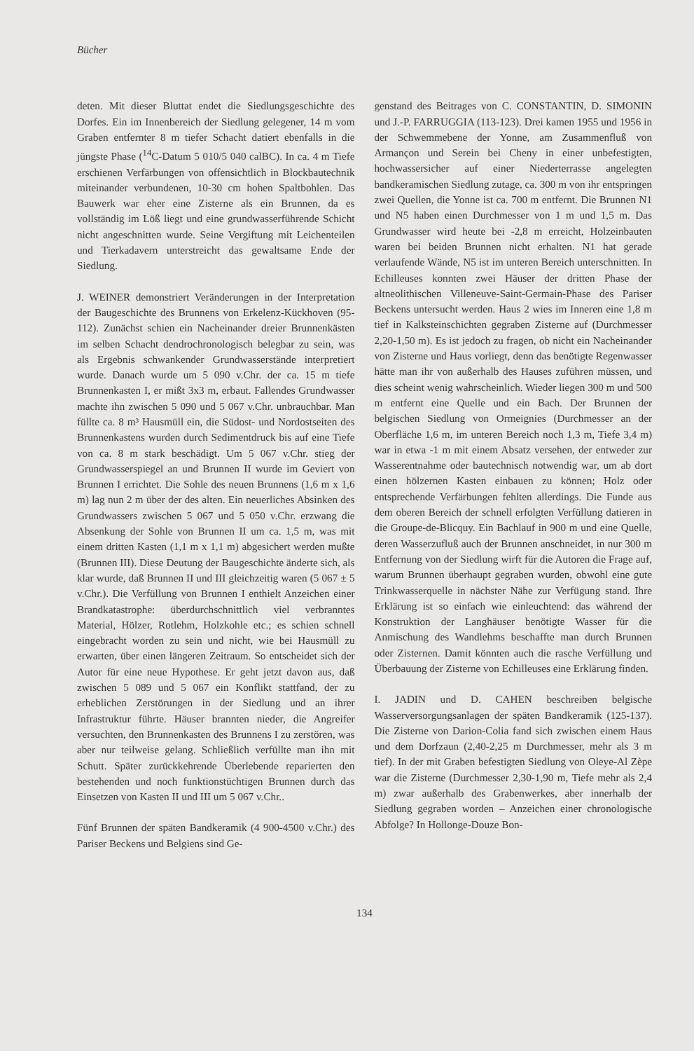Bücher
deten. Mit dieser Bluttat endet die Siedlungsgeschichte des Dorfes. Ein im Innenbereich der Siedlung gelegener, 14 m vom Graben entfernter 8 m tiefer Schacht datiert ebenfalls in die jüngste Phase (<sup>14</sup>C-Datum 5 010/5 040 calBC). In ca. 4 m Tiefe erschienen Verfärbungen von offensichtlich in Blockbautechnik miteinander verbundenen, 10-30 cm hohen Spaltbohlen. Das Bauwerk war eher eine Zisterne als ein Brunnen, da es vollständig im Löß liegt und eine grundwasserführende Schicht nicht angeschnitten wurde. Seine Vergiftung mit Leichenteilen und Tierkadavern unterstreicht das gewaltsame Ende der Siedlung.
J. WEINER demonstriert Veränderungen in der Interpretation der Baugeschichte des Brunnens von Erkelenz-Kückhoven (95-112). Zunächst schien ein Nacheinander dreier Brunnenkästen im selben Schacht dendrochronologisch belegbar zu sein, was als Ergebnis schwankender Grundwasserstände interpretiert wurde. Danach wurde um 5 090 v.Chr. der ca. 15 m tiefe Brunnenkasten I, er mißt 3x3 m, erbaut. Fallendes Grundwasser machte ihn zwischen 5 090 und 5 067 v.Chr. unbrauchbar. Man füllte ca. 8 m³ Hausmüll ein, die Südost- und Nordostseiten des Brunnenkastens wurden durch Sedimentdruck bis auf eine Tiefe von ca. 8 m stark beschädigt. Um 5 067 v.Chr. stieg der Grundwasserspiegel an und Brunnen II wurde im Geviert von Brunnen I errichtet. Die Sohle des neuen Brunnens (1,6 m x 1,6 m) lag nun 2 m über der des alten. Ein neuerliches Absinken des Grundwassers zwischen 5 067 und 5 050 v.Chr. erzwang die Absenkung der Sohle von Brunnen II um ca. 1,5 m, was mit einem dritten Kasten (1,1 m x 1,1 m) abgesichert werden mußte (Brunnen III). Diese Deutung der Baugeschichte änderte sich, als klar wurde, daß Brunnen II und III gleichzeitig waren (5 067 ± 5 v.Chr.). Die Verfüllung von Brunnen I enthielt Anzeichen einer Brandkatastrophe: überdurchschnittlich viel verbranntes Material, Hölzer, Rotlehm, Holzkohle etc.; es schien schnell eingebracht worden zu sein und nicht, wie bei Hausmüll zu erwarten, über einen längeren Zeitraum. So entscheidet sich der Autor für eine neue Hypothese. Er geht jetzt davon aus, daß zwischen 5 089 und 5 067 ein Konflikt stattfand, der zu erheblichen Zerstörungen in der Siedlung und an ihrer Infrastruktur führte. Häuser brannten nieder, die Angreifer versuchten, den Brunnenkasten des Brunnens I zu zerstören, was aber nur teilweise gelang. Schließlich verfüllte man ihn mit Schutt. Später zurückkehrende Überlebende reparierten den bestehenden und noch funktionstüchtigen Brunnen durch das Einsetzen von Kasten II und III um 5 067 v.Chr..
Fünf Brunnen der späten Bandkeramik (4 900-4500 v.Chr.) des Pariser Beckens und Belgiens sind Ge-
genstand des Beitrages von C. CONSTANTIN, D. SIMONIN und J.-P. FARRUGGIA (113-123). Drei kamen 1955 und 1956 in der Schwemmebene der Yonne, am Zusammenfluß von Armançon und Serein bei Cheny in einer unbefestigten, hochwassersicher auf einer Niederterrasse angelegten bandkeramischen Siedlung zutage, ca. 300 m von ihr entspringen zwei Quellen, die Yonne ist ca. 700 m entfernt. Die Brunnen N1 und N5 haben einen Durchmesser von 1 m und 1,5 m. Das Grundwasser wird heute bei -2,8 m erreicht, Holzeinbauten waren bei beiden Brunnen nicht erhalten. N1 hat gerade verlaufende Wände, N5 ist im unteren Bereich unterschnitten. In Echilleuses konnten zwei Häuser der dritten Phase der altneolithischen Villeneuve-Saint-Germain-Phase des Pariser Beckens untersucht werden. Haus 2 wies im Inneren eine 1,8 m tief in Kalksteinschichten gegraben Zisterne auf (Durchmesser 2,20-1,50 m). Es ist jedoch zu fragen, ob nicht ein Nacheinander von Zisterne und Haus vorliegt, denn das benötigte Regenwasser hätte man ihr von außerhalb des Hauses zuführen müssen, und dies scheint wenig wahrscheinlich. Wieder liegen 300 m und 500 m entfernt eine Quelle und ein Bach. Der Brunnen der belgischen Siedlung von Ormeignies (Durchmesser an der Oberfläche 1,6 m, im unteren Bereich noch 1,3 m, Tiefe 3,4 m) war in etwa -1 m mit einem Absatz versehen, der entweder zur Wasserentnahme oder bautechnisch notwendig war, um ab dort einen hölzernen Kasten einbauen zu können; Holz oder entsprechende Verfärbungen fehlten allerdings. Die Funde aus dem oberen Bereich der schnell erfolgten Verfüllung datieren in die Groupe-de-Blicquy. Ein Bachlauf in 900 m und eine Quelle, deren Wasserzufluß auch der Brunnen anschneidet, in nur 300 m Entfernung von der Siedlung wirft für die Autoren die Frage auf, warum Brunnen überhaupt gegraben wurden, obwohl eine gute Trinkwasserquelle in nächster Nähe zur Verfügung stand. Ihre Erklärung ist so einfach wie einleuchtend: das während der Konstruktion der Langhäuser benötigte Wasser für die Anmischung des Wandlehms beschaffte man durch Brunnen oder Zisternen. Damit könnten auch die rasche Verfüllung und Überbauung der Zisterne von Echilleuses eine Erklärung finden.
I. JADIN und D. CAHEN beschreiben belgische Wasserversorgungsanlagen der späten Bandkeramik (125-137). Die Zisterne von Darion-Colia fand sich zwischen einem Haus und dem Dorfzaun (2,40-2,25 m Durchmesser, mehr als 3 m tief). In der mit Graben befestigten Siedlung von Oleye-Al Zèpe war die Zisterne (Durchmesser 2,30-1,90 m, Tiefe mehr als 2,4 m) zwar außerhalb des Grabenwerkes, aber innerhalb der Siedlung gegraben worden – Anzeichen einer chronologische Abfolge? In Hollonge-Douze Bon-
134